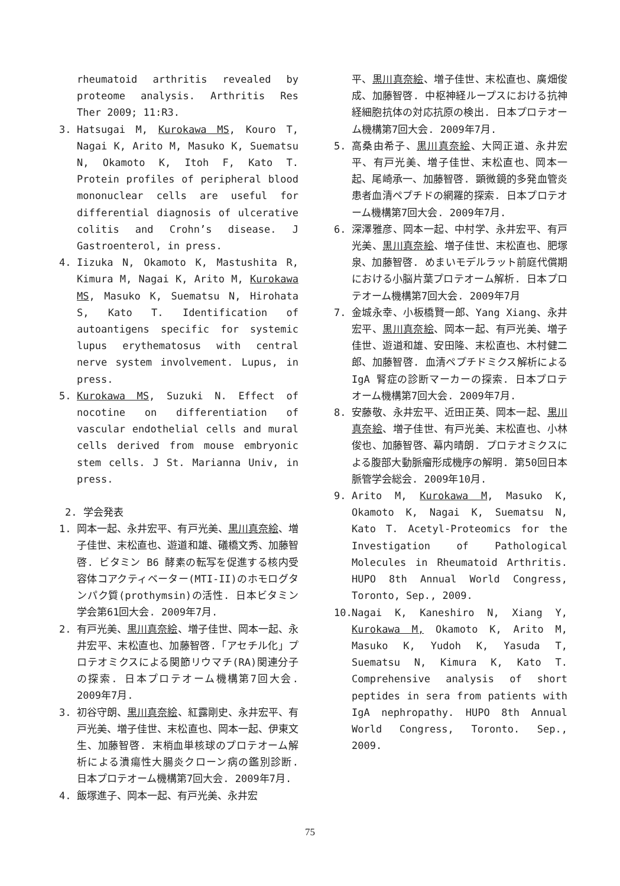rheumatoid arthritis revealed by proteome analysis. Arthritis Res Ther 2009; 11:R3.
3. Hatsugai M, Kurokawa MS, Kouro T, Nagai K, Arito M, Masuko K, Suematsu N, Okamoto K, Itoh F, Kato T. Protein profiles of peripheral blood mononuclear cells are useful for differential diagnosis of ulcerative colitis and Crohn’s disease. J Gastroenterol, in press.
4. Iizuka N, Okamoto K, Mastushita R, Kimura M, Nagai K, Arito M, Kurokawa MS, Masuko K, Suematsu N, Hirohata S, Kato T. Identification of autoantigens specific for systemic lupus erythematosus with central nerve system involvement. Lupus, in press.
5. Kurokawa MS, Suzuki N. Effect of nocotine on differentiation of vascular endothelial cells and mural cells derived from mouse embryonic stem cells. J St. Marianna Univ, in press.
2. 学会発表
1. 岡本一起、永井宏平、有戸光美、黒川真奈絵、増子佳世、末松直也、遊道和雄、礒橋文秀、加藤智啓. ビタミン B6 酵素の転写を促進する核内受容体コアクティベーター(MTI-II)のホモログタンパク質(prothymsin)の活性. 日本ビタミン学会第61回大会. 2009年7月.
2. 有戸光美、黒川真奈絵、増子佳世、岡本一起、永井宏平、末松直也、加藤智啓.「アセチル化」プロテオミクスによる関節リウマチ(RA)関連分子の探索. 日本プロテオーム機構第7回大会. 2009年7月.
3. 初谷守朗、黒川真奈絵、紅露剛史、永井宏平、有戸光美、増子佳世、末松直也、岡本一起、伊東文生、加藤智啓. 末梢血単核球のプロテオーム解析による潰瘍性大腸炎クローン病の鑑別診断. 日本プロテオーム機構第7回大会. 2009年7月.
4. 飯塚進子、岡本一起、有戸光美、永井宏
平、黒川真奈絵、増子佳世、末松直也、廣畑俊成、加藤智啓. 中枢神経ループスにおける抗神経細胞抗体の対応抗原の検出. 日本プロテオーム機構第7回大会. 2009年7月.
5. 高桑由希子、黒川真奈絵、大岡正道、永井宏平、有戸光美、増子佳世、末松直也、岡本一起、尾崎承一、加藤智啓. 顕微鏡的多発血管炎患者血清ペプチドの網羅的探索. 日本プロテオーム機構第7回大会. 2009年7月.
6. 深澤雅彦、岡本一起、中村学、永井宏平、有戸光美、黒川真奈絵、増子佳世、末松直也、肥塚泉、加藤智啓. めまいモデルラット前庭代償期における小脳片葉プロテオーム解析. 日本プロテオーム機構第7回大会. 2009年7月
7. 金城永幸、小板橋賢一郎、Yang Xiang、永井宏平、黒川真奈絵、岡本一起、有戸光美、増子佳世、遊道和雄、安田隆、末松直也、木村健二郎、加藤智啓. 血清ペプチドミクス解析による IgA 腎症の診断マーカーの探索. 日本プロテオーム機構第7回大会. 2009年7月.
8. 安藤敬、永井宏平、近田正英、岡本一起、黒川真奈絵、増子佳世、有戸光美、末松直也、小林俊也、加藤智啓、幕内晴朗. プロテオミクスによる腹部大動脈瘤形成機序の解明. 第50回日本脈管学会総会. 2009年10月.
9. Arito M, Kurokawa M, Masuko K, Okamoto K, Nagai K, Suematsu N, Kato T. Acetyl-Proteomics for the Investigation of Pathological Molecules in Rheumatoid Arthritis. HUPO 8th Annual World Congress, Toronto, Sep., 2009.
10. Nagai K, Kaneshiro N, Xiang Y, Kurokawa M, Okamoto K, Arito M, Masuko K, Yudoh K, Yasuda T, Suematsu N, Kimura K, Kato T. Comprehensive analysis of short peptides in sera from patients with IgA nephropathy. HUPO 8th Annual World Congress, Toronto. Sep., 2009.
75